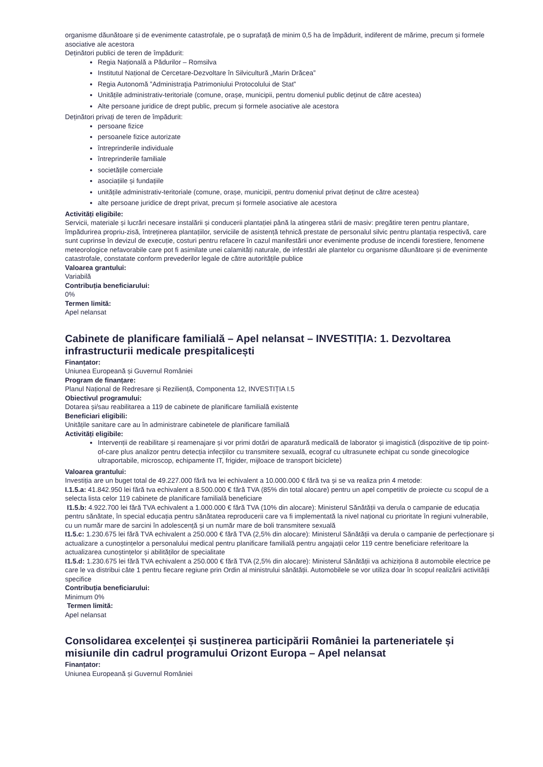organisme dăunătoare și de evenimente catastrofale, pe o suprafață de minim 0,5 ha de împădurit, indiferent de mărime, precum și formele asociative ale acestora
Deținători publici de teren de împădurit:
Regia Națională a Pădurilor – Romsilva
Institutul Național de Cercetare-Dezvoltare în Silvicultură „Marin Drăcea”
Regia Autonomă ”Administraţia Patrimoniului Protocolului de Stat”
Unitățile administrativ-teritoriale (comune, orașe, municipii, pentru domeniul public deținut de către acestea)
Alte persoane juridice de drept public, precum și formele asociative ale acestora
Deținători privați de teren de împădurit:
persoane fizice
persoanele fizice autorizate
întreprinderile individuale
întreprinderile familiale
societățile comerciale
asociațiile și fundațiile
unitățile administrativ-teritoriale (comune, orașe, municipii, pentru domeniul privat deținut de către acestea)
alte persoane juridice de drept privat, precum și formele asociative ale acestora
Activități eligibile:
Servicii, materiale și lucrări necesare instalării și conducerii plantației până la atingerea stării de masiv: pregătire teren pentru plantare, împădurirea propriu-zisă, întreținerea plantațiilor, serviciile de asistență tehnică prestate de personalul silvic pentru plantația respectivă, care sunt cuprinse în devizul de execuție, costuri pentru refacere în cazul manifestării unor evenimente produse de incendii forestiere, fenomene meteorologice nefavorabile care pot fi asimilate unei calamități naturale, de infestări ale plantelor cu organisme dăunătoare și de evenimente catastrofale, constatate conform prevederilor legale de către autoritățile publice
Valoarea grantului:
Variabilă
Contribuția beneficiarului:
0%
Termen limită:
Apel nelansat
Cabinete de planificare familială – Apel nelansat – INVESTIȚIA: 1. Dezvoltarea infrastructurii medicale prespitalicești
Finanțator:
Uniunea Europeană și Guvernul României
Program de finanțare:
Planul Național de Redresare și Reziliență, Componenta 12, INVESTIȚIA I.5
Obiectivul programului:
Dotarea și/sau reabilitarea a 119 de cabinete de planificare familială existente
Beneficiari eligibili:
Unitățile sanitare care au în administrare cabinetele de planificare familială
Activități eligibile:
Intervenții de reabilitare și reamenajare și vor primi dotări de aparatură medicală de laborator și imagistică (dispozitive de tip point-of-care plus analizor pentru detecția infecțiilor cu transmitere sexuală, ecograf cu ultrasunete echipat cu sonde ginecologice ultraportabile, microscop, echipamente IT, frigider, mijloace de transport biciclete)
Valoarea grantului:
Investiția are un buget total de 49.227.000 fără tva lei echivalent a 10.000.000 € fără tva și se va realiza prin 4 metode:
I.1.5.a: 41.842.950 lei fără tva echivalent a 8.500.000 € fără TVA (85% din total alocare) pentru un apel competitiv de proiecte cu scopul de a selecta lista celor 119 cabinete de planificare familială beneficiare
I1.5.b: 4.922.700 lei fără TVA echivalent a 1.000.000 € fără TVA (10% din alocare): Ministerul Sănătății va derula o campanie de educația pentru sănătate, în special educația pentru sănătatea reproducerii care va fi implementată la nivel național cu prioritate în regiuni vulnerabile, cu un număr mare de sarcini în adolescență și un număr mare de boli transmitere sexuală
I1.5.c: 1.230.675 lei fără TVA echivalent a 250.000 € fără TVA (2,5% din alocare): Ministerul Sănătății va derula o campanie de perfecționare și actualizare a cunoștințelor a personalului medical pentru planificare familială pentru angajații celor 119 centre beneficiare referitoare la actualizarea cunoștințelor și abilităților de specialitate
I1.5.d: 1.230.675 lei fără TVA echivalent a 250.000 € fără TVA (2,5% din alocare): Ministerul Sănătății va achiziționa 8 automobile electrice pe care le va distribui câte 1 pentru fiecare regiune prin Ordin al ministrului sănătății. Automobilele se vor utiliza doar în scopul realizării activității specifice
Contribuția beneficiarului:
Minimum 0%
Termen limită:
Apel nelansat
Consolidarea excelenței și susținerea participării României la parteneriatele și misiunile din cadrul programului Orizont Europa – Apel nelansat
Finanțator:
Uniunea Europeană și Guvernul României